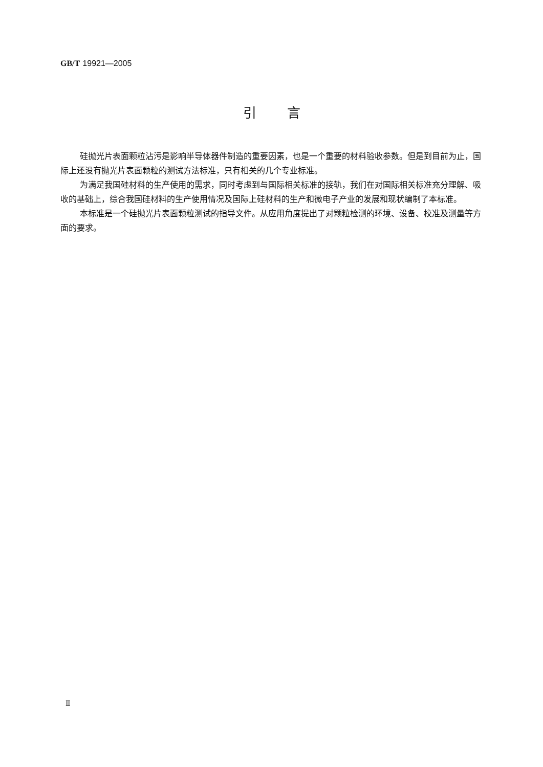GB/T 19921—2005
引言
硅抛光片表面颗粒沾污是影响半导体器件制造的重要因素，也是一个重要的材料验收参数。但是到目前为止，国际上还没有抛光片表面颗粒的测试方法标准，只有相关的几个专业标准。
为满足我国硅材料的生产使用的需求，同时考虑到与国际相关标准的接轨，我们在对国际相关标准充分理解、吸收的基础上，综合我国硅材料的生产使用情况及国际上硅材料的生产和微电子产业的发展和现状编制了本标准。
本标准是一个硅抛光片表面颗粒测试的指导文件。从应用角度提出了对颗粒检测的环境、设备、校准及测量等方面的要求。
Ⅱ